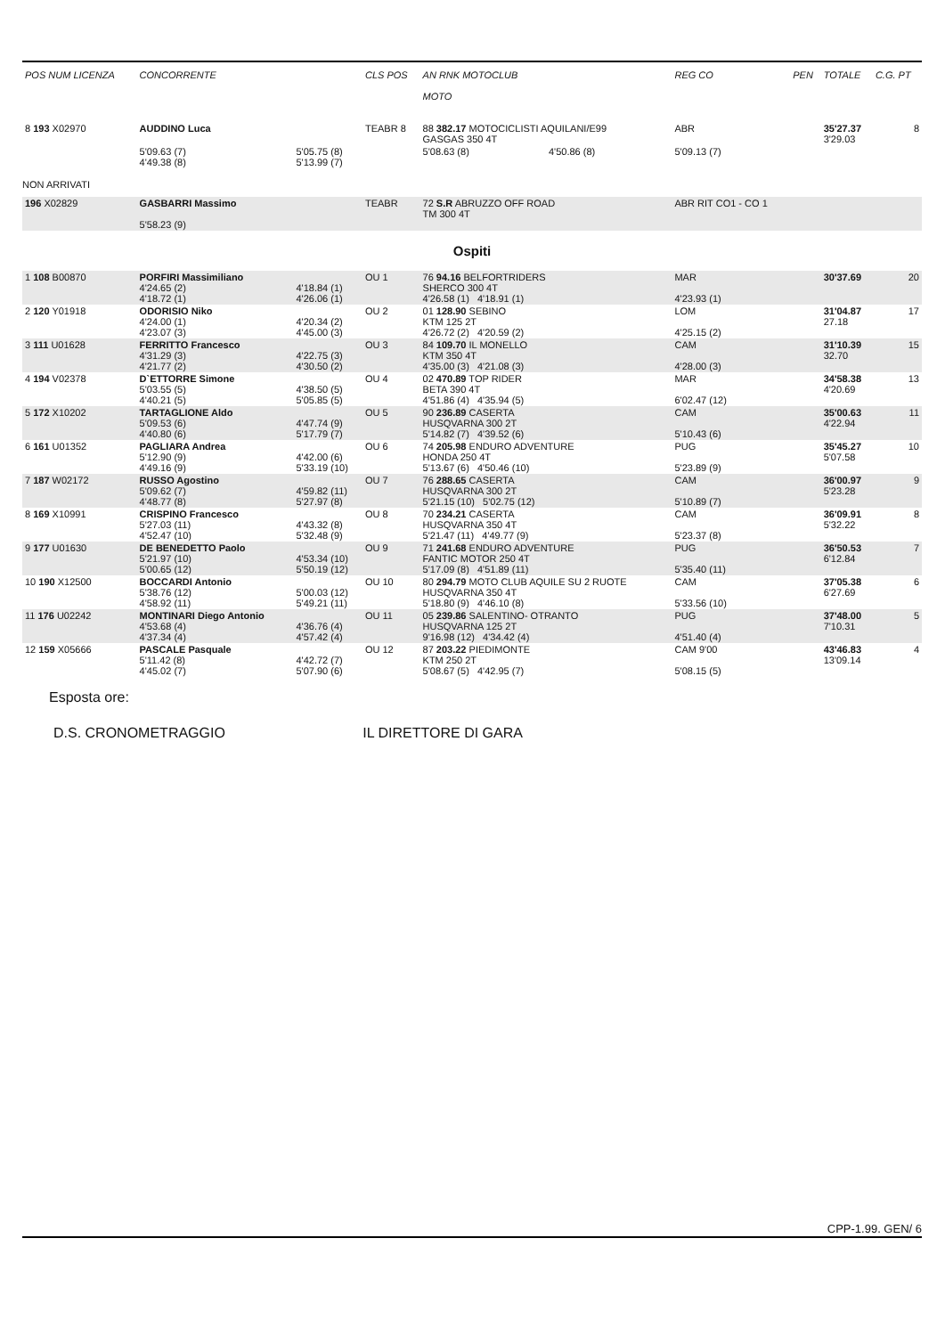| POS NUM LICENZA | CONCORRENTE | | CLS POS | AN RNK MOTOCLUB MOTO | | REG CO | PEN | TOTALE | C.G. PT |
| --- | --- | --- | --- | --- | --- | --- | --- | --- | --- |
| 8 193 X02970 | AUDDINO Luca | | TEABR 8 | 88 382.17 MOTOCICLISTI AQUILANI/E99 GASGAS 350 4T | | ABR | | 35'27.37 3'29.03 | 8 |
| | 5'09.63 (7) 4'49.38 (8) | 5'05.75 (8) 5'13.99 (7) | | 5'08.63 (8) | 4'50.86 (8) | 5'09.13 (7) | | | |
| NON ARRIVATI | | | | | | | | | |
| 196 X02829 | GASBARRI Massimo 5'58.23 (9) | | TEABR | 72 S.R ABRUZZO OFF ROAD TM 300 4T | | ABR RIT CO1 - CO 1 | | | |
| Ospiti | | | | | | | | | |
| 1 108 B00870 | PORFIRI Massimiliano 4'24.65 (2) 4'18.72 (1) | 4'18.84 (1) 4'26.06 (1) | OU 1 | 76 94.16 BELFORTRIDERS SHERCO 300 4T 4'26.58 (1) 4'18.91 (1) | | MAR 4'23.93 (1) | | 30'37.69 | 20 |
| 2 120 Y01918 | ODORISIO Niko 4'24.00 (1) 4'23.07 (3) | 4'20.34 (2) 4'45.00 (3) | OU 2 | 01 128.90 SEBINO KTM 125 2T 4'26.72 (2) 4'20.59 (2) | | LOM 4'25.15 (2) | | 31'04.87 27.18 | 17 |
| 3 111 U01628 | FERRITTO Francesco 4'31.29 (3) 4'21.77 (2) | 4'22.75 (3) 4'30.50 (2) | OU 3 | 84 109.70 IL MONELLO KTM 350 4T 4'35.00 (3) 4'21.08 (3) | | CAM 4'28.00 (3) | | 31'10.39 32.70 | 15 |
| 4 194 V02378 | D`ETTORRE Simone 5'03.55 (5) 4'40.21 (5) | 4'38.50 (5) 5'05.85 (5) | OU 4 | 02 470.89 TOP RIDER BETA 390 4T 4'51.86 (4) 4'35.94 (5) | | MAR 6'02.47 (12) | | 34'58.38 4'20.69 | 13 |
| 5 172 X10202 | TARTAGLIONE Aldo 5'09.53 (6) 4'40.80 (6) | 4'47.74 (9) 5'17.79 (7) | OU 5 | 90 236.89 CASERTA HUSQVARNA 300 2T 5'14.82 (7) 4'39.52 (6) | | CAM 5'10.43 (6) | | 35'00.63 4'22.94 | 11 |
| 6 161 U01352 | PAGLIARA Andrea 5'12.90 (9) 4'49.16 (9) | 4'42.00 (6) 5'33.19 (10) | OU 6 | 74 205.98 ENDURO ADVENTURE HONDA 250 4T 5'13.67 (6) 4'50.46 (10) | | PUG 5'23.89 (9) | | 35'45.27 5'07.58 | 10 |
| 7 187 W02172 | RUSSO Agostino 5'09.62 (7) 4'48.77 (8) | 4'59.82 (11) 5'27.97 (8) | OU 7 | 76 288.65 CASERTA HUSQVARNA 300 2T 5'21.15 (10) 5'02.75 (12) | | CAM 5'10.89 (7) | | 36'00.97 5'23.28 | 9 |
| 8 169 X10991 | CRISPINO Francesco 5'27.03 (11) 4'52.47 (10) | 4'43.32 (8) 5'32.48 (9) | OU 8 | 70 234.21 CASERTA HUSQVARNA 350 4T 5'21.47 (11) 4'49.77 (9) | | CAM 5'23.37 (8) | | 36'09.91 5'32.22 | 8 |
| 9 177 U01630 | DE BENEDETTO Paolo 5'21.97 (10) 5'00.65 (12) | 4'53.34 (10) 5'50.19 (12) | OU 9 | 71 241.68 ENDURO ADVENTURE FANTIC MOTOR 250 4T 5'17.09 (8) 4'51.89 (11) | | PUG 5'35.40 (11) | | 36'50.53 6'12.84 | 7 |
| 10 190 X12500 | BOCCARDI Antonio 5'38.76 (12) 4'58.92 (11) | 5'00.03 (12) 5'49.21 (11) | OU 10 | 80 294.79 MOTO CLUB AQUILE SU 2 RUOTE HUSQVARNA 350 4T 5'18.80 (9) 4'46.10 (8) | | CAM 5'33.56 (10) | | 37'05.38 6'27.69 | 6 |
| 11 176 U02242 | MONTINARI Diego Antonio 4'53.68 (4) 4'37.34 (4) | 4'36.76 (4) 4'57.42 (4) | OU 11 | 05 239.86 SALENTINO- OTRANTO HUSQVARNA 125 2T 9'16.98 (12) 4'34.42 (4) | | PUG 4'51.40 (4) | | 37'48.00 7'10.31 | 5 |
| 12 159 X05666 | PASCALE Pasquale 5'11.42 (8) 4'45.02 (7) | 4'42.72 (7) 5'07.90 (6) | OU 12 | 87 203.22 PIEDIMONTE KTM 250 2T 5'08.67 (5) 4'42.95 (7) | | CAM 9'00 5'08.15 (5) | | 43'46.83 13'09.14 | 4 |
Esposta ore:
D.S. CRONOMETRAGGIO IL DIRETTORE DI GARA
CPP-1.99. GEN/ 6